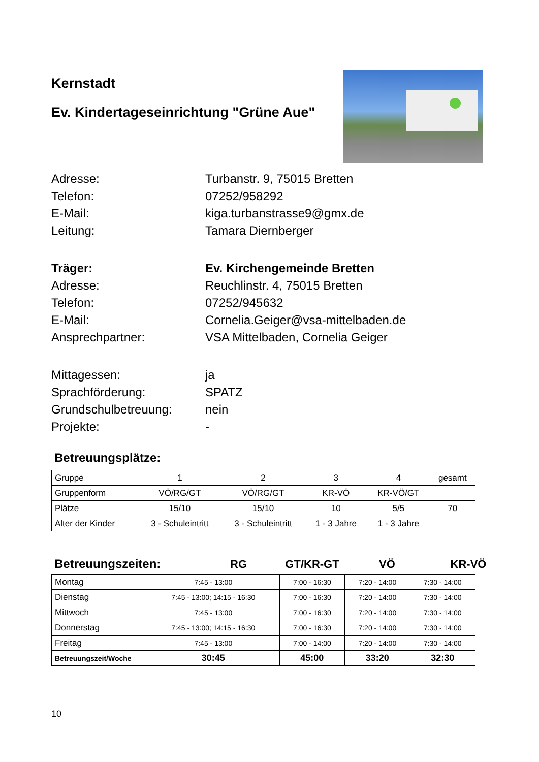Kernstadt
Ev. Kindertageseinrichtung "Grüne Aue"
Adresse:
Turbanstr. 9, 75015 Bretten
Telefon:
07252/958292
E-Mail:
kiga.turbanstrasse9@gmx.de
Leitung:
Tamara Diernberger
Träger:
Ev. Kirchengemeinde Bretten
Adresse:
Reuchlinstr. 4, 75015 Bretten
Telefon:
07252/945632
E-Mail:
Cornelia.Geiger@vsa-mittelbaden.de
Ansprechpartner:
VSA Mittelbaden, Cornelia Geiger
Mittagessen:
ja
Sprachförderung:
SPATZ
Grundschulbetreuung:
nein
Projekte:
-
Betreuungsplätze:
| Gruppe | 1 | 2 | 3 | 4 | gesamt |
| Gruppenform | VÖ/RG/GT | VÖ/RG/GT | KR-VÖ | KR-VÖ/GT | |
| Plätze | 15/10 | 15/10 | 10 | 5/5 | 70 |
| Alter der Kinder | 3 - Schuleintritt | 3 - Schuleintritt | 1 - 3 Jahre | 1 - 3 Jahre | |
Betreuungszeiten: RG GT/KR-GT VÖ KR-VÖ
| Montag | 7:45 - 13:00 | 7:00 - 16:30 | 7:20 - 14:00 | 7:30 - 14:00 |
| Dienstag | 7:45 - 13:00; 14:15 - 16:30 | 7:00 - 16:30 | 7:20 - 14:00 | 7:30 - 14:00 |
| Mittwoch | 7:45 - 13:00 | 7:00 - 16:30 | 7:20 - 14:00 | 7:30 - 14:00 |
| Donnerstag | 7:45 - 13:00; 14:15 - 16:30 | 7:00 - 16:30 | 7:20 - 14:00 | 7:30 - 14:00 |
| Freitag | 7:45 - 13:00 | 7:00 - 14:00 | 7:20 - 14:00 | 7:30 - 14:00 |
| Betreuungszeit/Woche | 30:45 | 45:00 | 33:20 | 32:30 |
10